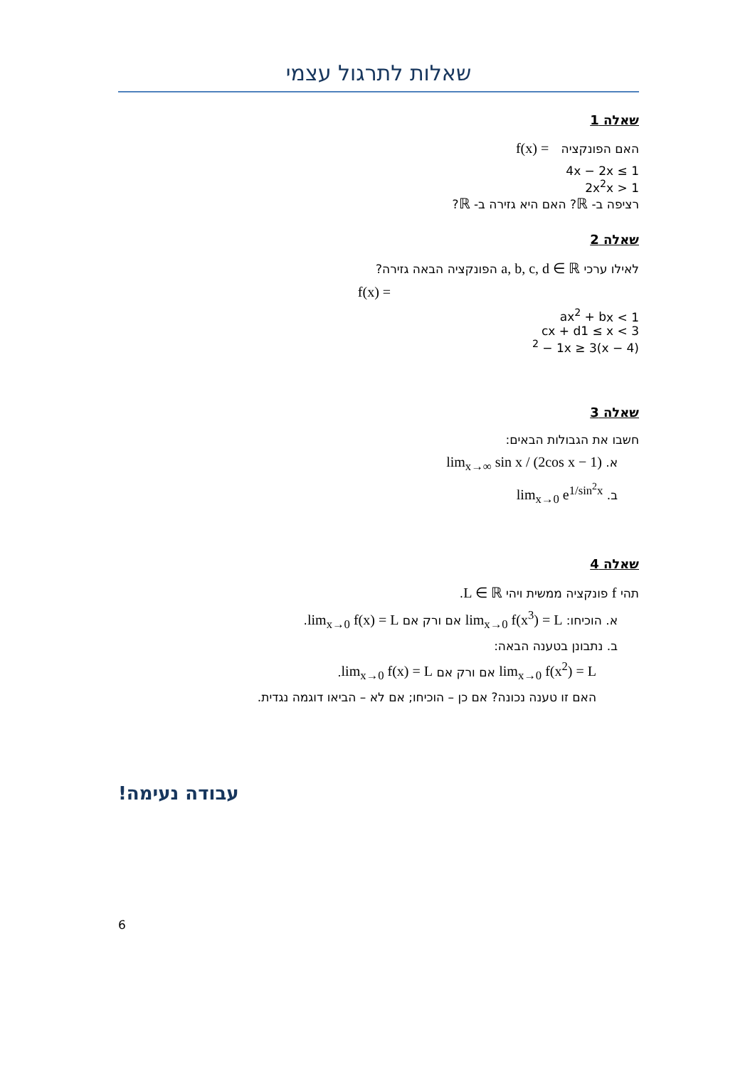שאלות לתרגול עצמי
שאלה 1
האם הפונקציה f(x) =
4x − 2
x ≤ 1
2x<sup>2</sup>
x > 1
רציפה ב- ℝ? האם היא גזירה ב- ℝ?
שאלה 2
לאילו ערכי a, b, c, d ∈ ℝ הפונקציה הבאה גזירה?
f(x) =
ax<sup>2</sup> + b
x < 1
cx + d
1 ≤ x < 3
(x − 4)<sup>2</sup> − 1
x ≥ 3
שאלה 3
חשבו את הגבולות הבאים:
א. lim<sub>x→∞</sub> sin x / (2cos x − 1)
ב. lim<sub>x→0</sub> e<sup>1/sin<sup>2</sup>x</sup>
שאלה 4
תהי f פונקציה ממשית ויהי L ∈ ℝ.
א. הוכיחו: lim<sub>x→0</sub> f(x<sup>3</sup>) = L אם ורק אם lim<sub>x→0</sub> f(x) = L.
ב. נתבונן בטענה הבאה:
lim<sub>x→0</sub> f(x<sup>2</sup>) = L אם ורק אם lim<sub>x→0</sub> f(x) = L.
האם זו טענה נכונה? אם כן – הוכיחו; אם לא – הביאו דוגמה נגדית.
עבודה נעימה!
6